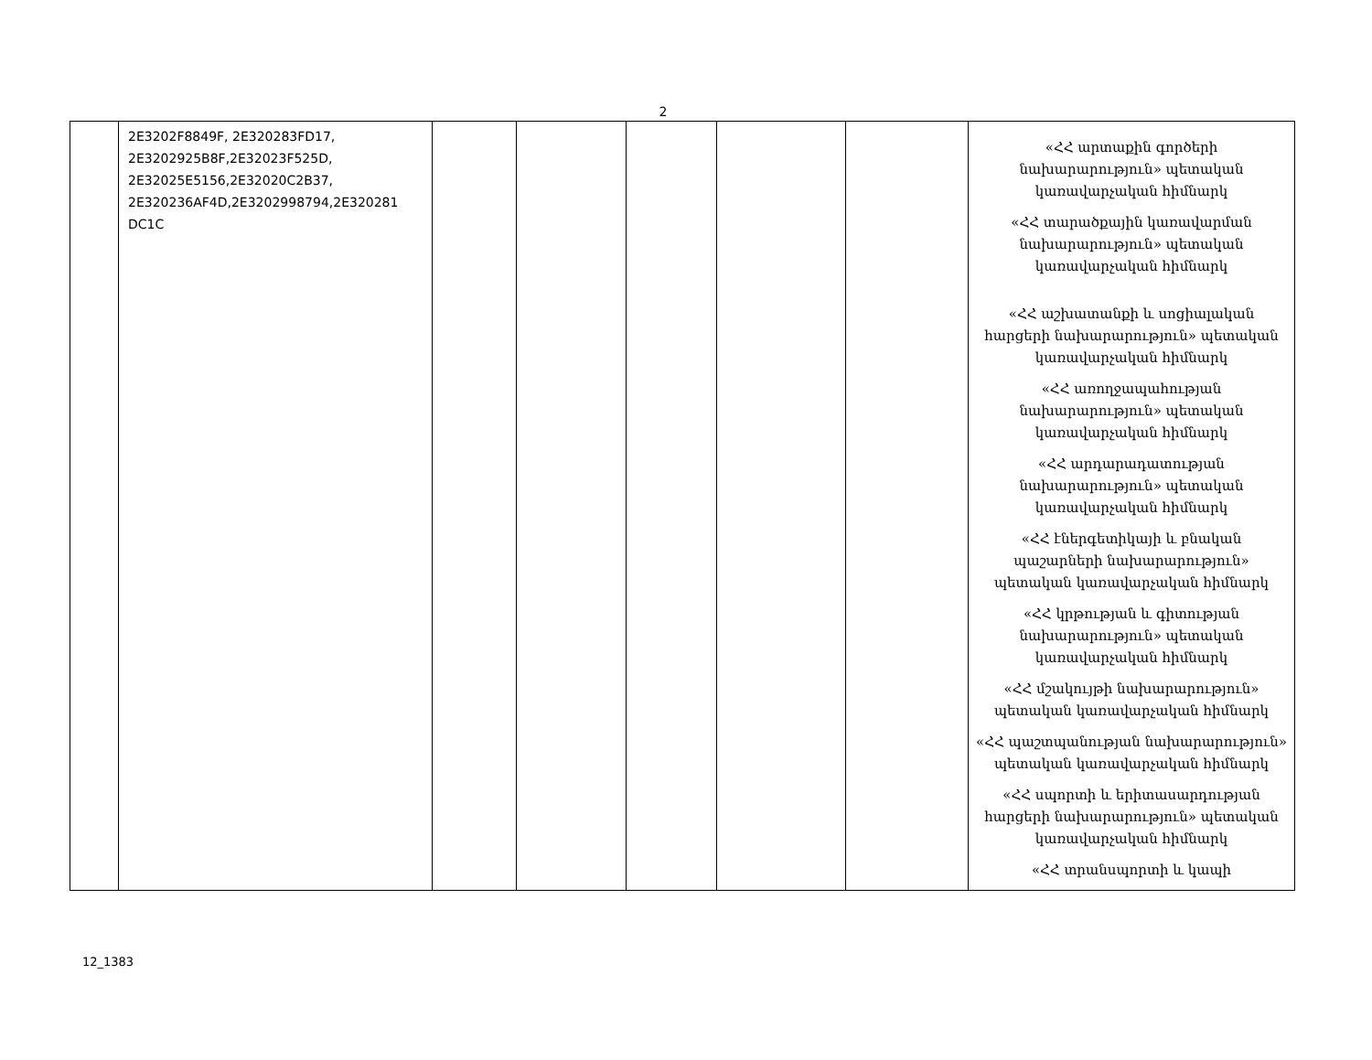2
| | 2E3202F8849F, 2E320283FD17, 2E3202925B8F,2E32023F525D, 2E32025E5156,2E32020C2B37, 2E320236AF4D,2E3202998794,2E320281 DC1C | | | | | | «ՀՀ արտաքին գործերի նախարարություն» պետական կառավարչական հիմնարկ «ՀՀ տարածքային կառավարման նախարարություն» պետական կառավարչական հիմնարկ «ՀՀ աշխատանքի և սոցիալական հարցերի նախարարություն» պետական կառավարչական հիմնարկ «ՀՀ առողջապահության նախարարություն» պետական կառավարչական հիմնարկ «ՀՀ արդարադատության նախարարություն» պետական կառավարչական հիմնարկ «ՀՀ էներգետիկայի և բնական պաշարների նախարարություն» պետական կառավարչական հիմնարկ «ՀՀ կրթության և գիտության նախարարություն» պետական կառավարչական հիմնարկ «ՀՀ մշակույթի նախարարություն» պետական կառավարչական հիմնարկ «ՀՀ պաշտպանության նախարարություն» պետական կառավարչական հիմնարկ «ՀՀ սպորտի և երիտասարդության հարցերի նախարարություն» պետական կառավարչական հիմնարկ «ՀՀ տրանսպորտի և կապի |
12_1383